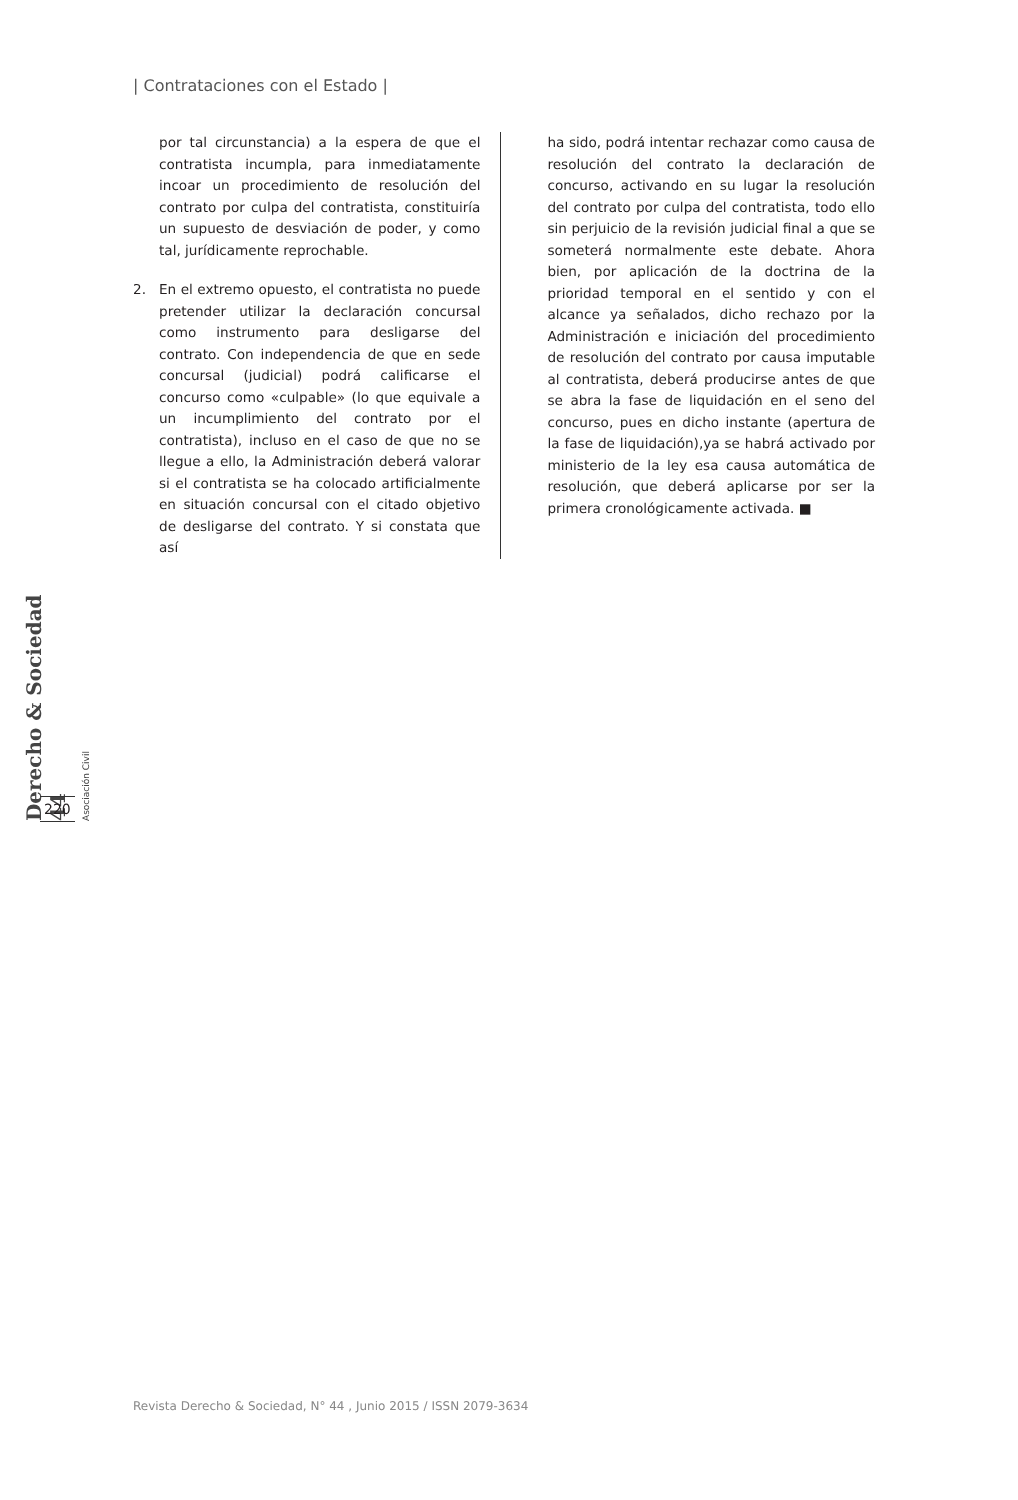| Contrataciones con el Estado |
por tal circunstancia) a la espera de que el contratista incumpla, para inmediatamente incoar un procedimiento de resolución del contrato por culpa del contratista, constituiría un supuesto de desviación de poder, y como tal, jurídicamente reprochable.
2. En el extremo opuesto, el contratista no puede pretender utilizar la declaración concursal como instrumento para desligarse del contrato. Con independencia de que en sede concursal (judicial) podrá calificarse el concurso como «culpable» (lo que equivale a un incumplimiento del contrato por el contratista), incluso en el caso de que no se llegue a ello, la Administración deberá valorar si el contratista se ha colocado artificialmente en situación concursal con el citado objetivo de desligarse del contrato. Y si constata que así
ha sido, podrá intentar rechazar como causa de resolución del contrato la declaración de concurso, activando en su lugar la resolución del contrato por culpa del contratista, todo ello sin perjuicio de la revisión judicial final a que se someterá normalmente este debate. Ahora bien, por aplicación de la doctrina de la prioridad temporal en el sentido y con el alcance ya señalados, dicho rechazo por la Administración e iniciación del procedimiento de resolución del contrato por causa imputable al contratista, deberá producirse antes de que se abra la fase de liquidación en el seno del concurso, pues en dicho instante (apertura de la fase de liquidación),ya se habrá activado por ministerio de la ley esa causa automática de resolución, que deberá aplicarse por ser la primera cronológicamente activada. ■
Derecho & Sociedad 44
Asociación Civil
220
Revista Derecho & Sociedad, N° 44 , Junio 2015 / ISSN 2079-3634